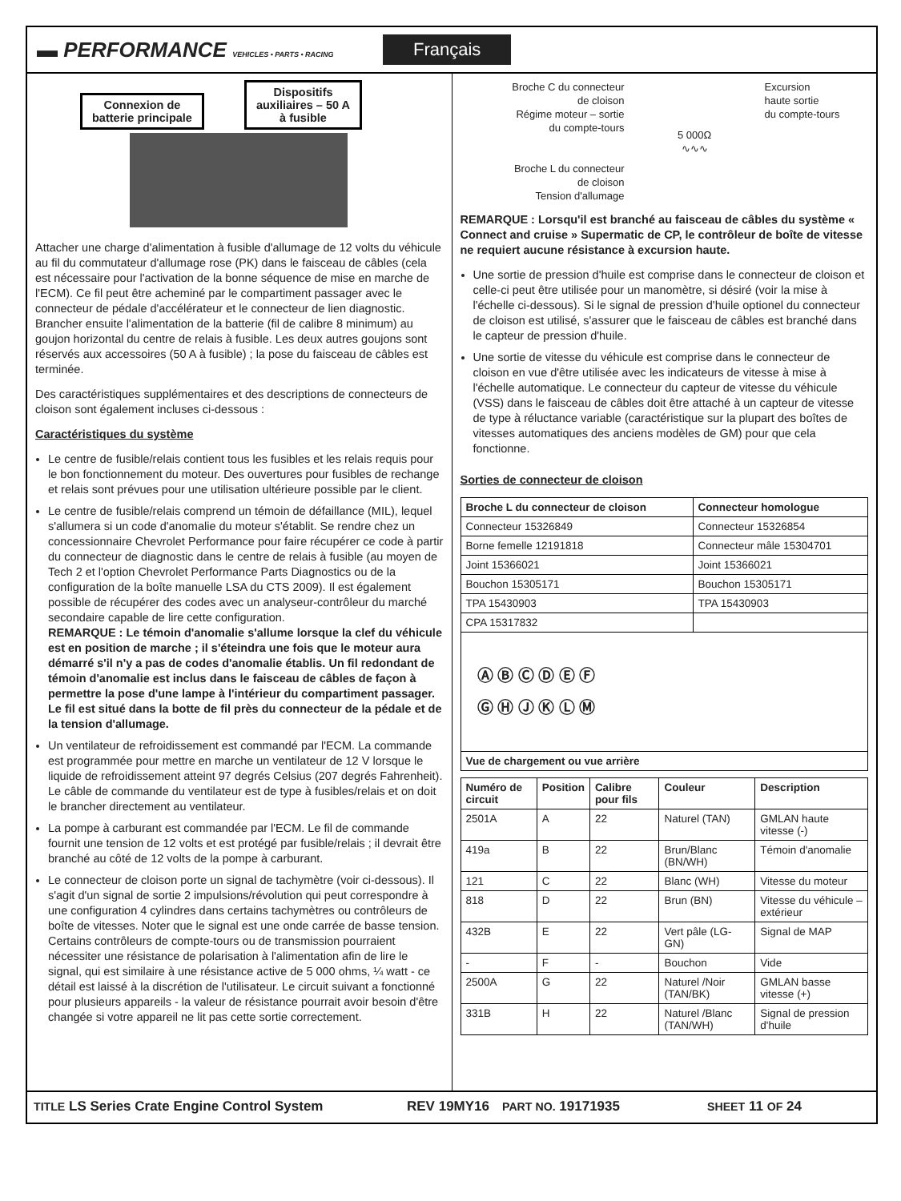▬ PERFORMANCE VEHICLES • PARTS • RACING
Français
Connexion de
batterie principale Dispositifs
auxiliaires – 50 A
à fusible
Attacher une charge d'alimentation à fusible d'allumage de 12 volts du véhicule au fil du commutateur d'allumage rose (PK) dans le faisceau de câbles (cela est nécessaire pour l'activation de la bonne séquence de mise en marche de l'ECM). Ce fil peut être acheminé par le compartiment passager avec le connecteur de pédale d'accélérateur et le connecteur de lien diagnostic. Brancher ensuite l'alimentation de la batterie (fil de calibre 8 minimum) au goujon horizontal du centre de relais à fusible. Les deux autres goujons sont réservés aux accessoires (50 A à fusible) ; la pose du faisceau de câbles est terminée.
Des caractéristiques supplémentaires et des descriptions de connecteurs de cloison sont également incluses ci-dessous :
Caractéristiques du système
Le centre de fusible/relais contient tous les fusibles et les relais requis pour le bon fonctionnement du moteur. Des ouvertures pour fusibles de rechange et relais sont prévues pour une utilisation ultérieure possible par le client.
Le centre de fusible/relais comprend un témoin de défaillance (MIL), lequel s'allumera si un code d'anomalie du moteur s'établit. Se rendre chez un concessionnaire Chevrolet Performance pour faire récupérer ce code à partir du connecteur de diagnostic dans le centre de relais à fusible (au moyen de Tech 2 et l'option Chevrolet Performance Parts Diagnostics ou de la configuration de la boîte manuelle LSA du CTS 2009). Il est également possible de récupérer des codes avec un analyseur-contrôleur du marché secondaire capable de lire cette configuration.
REMARQUE : Le témoin d'anomalie s'allume lorsque la clef du véhicule est en position de marche ; il s'éteindra une fois que le moteur aura démarré s'il n'y a pas de codes d'anomalie établis. Un fil redondant de témoin d'anomalie est inclus dans le faisceau de câbles de façon à permettre la pose d'une lampe à l'intérieur du compartiment passager. Le fil est situé dans la botte de fil près du connecteur de la pédale et de la tension d'allumage.
Un ventilateur de refroidissement est commandé par l'ECM. La commande est programmée pour mettre en marche un ventilateur de 12 V lorsque le liquide de refroidissement atteint 97 degrés Celsius (207 degrés Fahrenheit). Le câble de commande du ventilateur est de type à fusibles/relais et on doit le brancher directement au ventilateur.
La pompe à carburant est commandée par l'ECM. Le fil de commande fournit une tension de 12 volts et est protégé par fusible/relais ; il devrait être branché au côté de 12 volts de la pompe à carburant.
Le connecteur de cloison porte un signal de tachymètre (voir ci-dessous). Il s'agit d'un signal de sortie 2 impulsions/révolution qui peut correspondre à une configuration 4 cylindres dans certains tachymètres ou contrôleurs de boîte de vitesses. Noter que le signal est une onde carrée de basse tension. Certains contrôleurs de compte-tours ou de transmission pourraient nécessiter une résistance de polarisation à l'alimentation afin de lire le signal, qui est similaire à une résistance active de 5 000 ohms, ¼ watt - ce détail est laissé à la discrétion de l'utilisateur. Le circuit suivant a fonctionné pour plusieurs appareils - la valeur de résistance pourrait avoir besoin d'être changée si votre appareil ne lit pas cette sortie correctement.
Broche C du connecteur
de cloison
Régime moteur – sortie
du compte-tours
Broche L du connecteur
de cloison
Tension d'allumage
5 000Ω
∿∿∿
Excursion
haute sortie
du compte-tours
REMARQUE : Lorsqu'il est branché au faisceau de câbles du système « Connect and cruise » Supermatic de CP, le contrôleur de boîte de vitesse ne requiert aucune résistance à excursion haute.
Une sortie de pression d'huile est comprise dans le connecteur de cloison et celle-ci peut être utilisée pour un manomètre, si désiré (voir la mise à l'échelle ci-dessous). Si le signal de pression d'huile optionel du connecteur de cloison est utilisé, s'assurer que le faisceau de câbles est branché dans le capteur de pression d'huile.
Une sortie de vitesse du véhicule est comprise dans le connecteur de cloison en vue d'être utilisée avec les indicateurs de vitesse à mise à l'échelle automatique. Le connecteur du capteur de vitesse du véhicule (VSS) dans le faisceau de câbles doit être attaché à un capteur de vitesse de type à réluctance variable (caractéristique sur la plupart des boîtes de vitesses automatiques des anciens modèles de GM) pour que cela fonctionne.
Sorties de connecteur de cloison
| Broche L du connecteur de cloison | Connecteur homologue |
| --- | --- |
| Connecteur 15326849 | Connecteur 15326854 |
| Borne femelle 12191818 | Connecteur mâle 15304701 |
| Joint 15366021 | Joint 15366021 |
| Bouchon 15305171 | Bouchon 15305171 |
| TPA 15430903 | TPA 15430903 |
| CPA 15317832 | |
| Ⓐ Ⓑ Ⓒ Ⓓ Ⓔ Ⓕ Ⓖ Ⓗ Ⓙ Ⓚ Ⓛ Ⓜ | |
| Vue de chargement ou vue arrière | |
| Numéro de circuit | Position | Calibre pour fils | Couleur | Description |
| --- | --- | --- | --- | --- |
| 2501A | A | 22 | Naturel (TAN) | GMLAN haute vitesse (-) |
| 419a | B | 22 | Brun/Blanc (BN/WH) | Témoin d'anomalie |
| 121 | C | 22 | Blanc (WH) | Vitesse du moteur |
| 818 | D | 22 | Brun (BN) | Vitesse du véhicule – extérieur |
| 432B | E | 22 | Vert pâle (LG-GN) | Signal de MAP |
| - | F | - | Bouchon | Vide |
| 2500A | G | 22 | Naturel /Noir (TAN/BK) | GMLAN basse vitesse (+) |
| 331B | H | 22 | Naturel /Blanc (TAN/WH) | Signal de pression d'huile |
TITLE LS Series Crate Engine Control System REV 19MY16 PART NO. 19171935 SHEET 11 OF 24